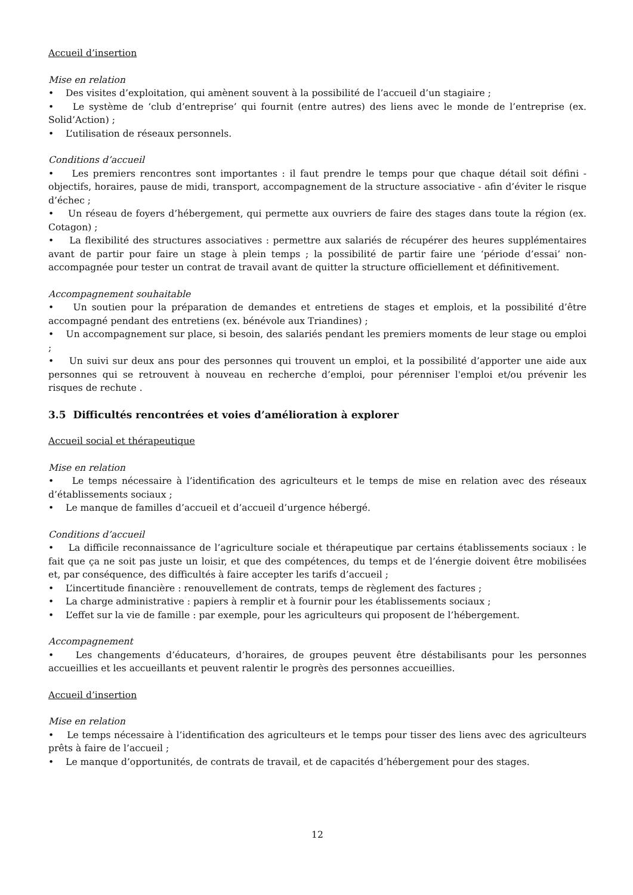Accueil d’insertion
Mise en relation
• Des visites d’exploitation, qui amènent souvent à la possibilité de l’accueil d’un stagiaire ;
• Le système de ‘club d’entreprise’ qui fournit (entre autres) des liens avec le monde de l’entreprise (ex. Solid’Action) ;
• L’utilisation de réseaux personnels.
Conditions d’accueil
• Les premiers rencontres sont importantes : il faut prendre le temps pour que chaque détail soit défini - objectifs, horaires, pause de midi, transport, accompagnement de la structure associative - afin d’éviter le risque d’échec ;
• Un réseau de foyers d’hébergement, qui permette aux ouvriers de faire des stages dans toute la région (ex. Cotagon) ;
• La flexibilité des structures associatives : permettre aux salariés de récupérer des heures supplémentaires avant de partir pour faire un stage à plein temps ; la possibilité de partir faire une ‘période d’essai’ non-accompagnée pour tester un contrat de travail avant de quitter la structure officiellement et définitivement.
Accompagnement souhaitable
• Un soutien pour la préparation de demandes et entretiens de stages et emplois, et la possibilité d’être accompagné pendant des entretiens (ex. bénévole aux Triandines) ;
• Un accompagnement sur place, si besoin, des salariés pendant les premiers moments de leur stage ou emploi ;
• Un suivi sur deux ans pour des personnes qui trouvent un emploi, et la possibilité d’apporter une aide aux personnes qui se retrouvent à nouveau en recherche d’emploi, pour pérenniser l'emploi et/ou prévenir les risques de rechute .
3.5 Difficultés rencontrées et voies d’amélioration à explorer
Accueil social et thérapeutique
Mise en relation
• Le temps nécessaire à l’identification des agriculteurs et le temps de mise en relation avec des réseaux d’établissements sociaux ;
• Le manque de familles d’accueil et d’accueil d’urgence hébergé.
Conditions d’accueil
• La difficile reconnaissance de l’agriculture sociale et thérapeutique par certains établissements sociaux : le fait que ça ne soit pas juste un loisir, et que des compétences, du temps et de l’énergie doivent être mobilisées et, par conséquence, des difficultés à faire accepter les tarifs d’accueil ;
• L’incertitude financière : renouvellement de contrats, temps de règlement des factures ;
• La charge administrative : papiers à remplir et à fournir pour les établissements sociaux ;
• L’effet sur la vie de famille : par exemple, pour les agriculteurs qui proposent de l’hébergement.
Accompagnement
• Les changements d’éducateurs, d’horaires, de groupes peuvent être déstabilisants pour les personnes accueillies et les accueillants et peuvent ralentir le progrès des personnes accueillies.
Accueil d’insertion
Mise en relation
• Le temps nécessaire à l’identification des agriculteurs et le temps pour tisser des liens avec des agriculteurs prêts à faire de l’accueil ;
• Le manque d’opportunités, de contrats de travail, et de capacités d’hébergement pour des stages.
12